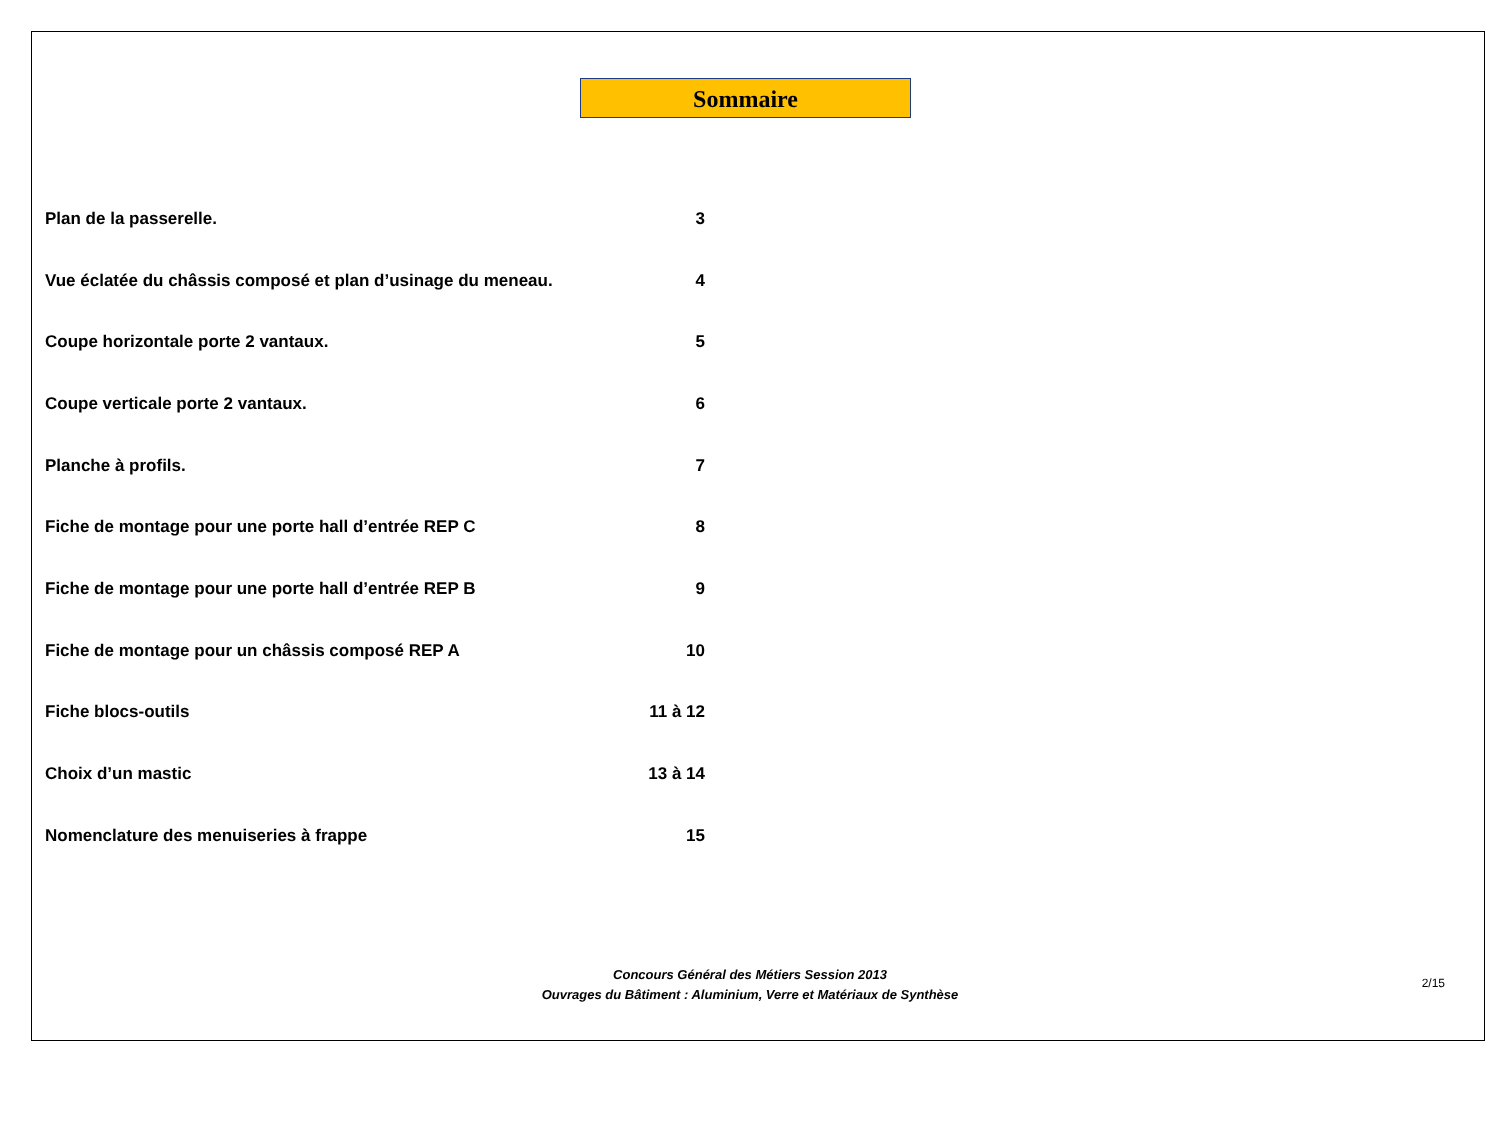Sommaire
| Plan de la passerelle. | 3 |
| Vue éclatée du châssis composé et plan d’usinage du meneau. | 4 |
| Coupe horizontale porte 2 vantaux. | 5 |
| Coupe verticale porte 2 vantaux. | 6 |
| Planche à profils. | 7 |
| Fiche de montage pour une porte hall d’entrée REP C | 8 |
| Fiche de montage pour une porte hall d’entrée REP B | 9 |
| Fiche de montage pour un châssis composé REP A | 10 |
| Fiche blocs-outils | 11 à 12 |
| Choix d’un mastic | 13 à 14 |
| Nomenclature des menuiseries à frappe | 15 |
Concours Général des Métiers Session 2013
Ouvrages du Bâtiment : Aluminium, Verre et Matériaux de Synthèse
2/15